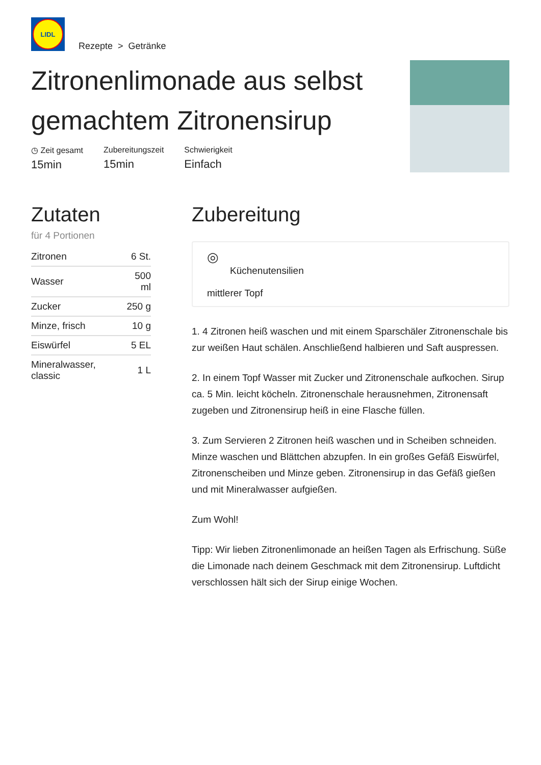LIDL
Rezepte > Getränke
Zitronenlimonade aus selbst gemachtem Zitronensirup
◷ Zeit gesamt
15min
Zubereitungszeit
15min
Schwierigkeit
Einfach
Zutaten
für 4 Portionen
| Zitronen | 6 St. |
| Wasser | 500 ml |
| Zucker | 250 g |
| Minze, frisch | 10 g |
| Eiswürfel | 5 EL |
| Mineralwasser, classic | 1 L |
Zubereitung
◎
Küchenutensilien
mittlerer Topf
1. 4 Zitronen heiß waschen und mit einem Sparschäler Zitronenschale bis zur weißen Haut schälen. Anschließend halbieren und Saft auspressen.
2. In einem Topf Wasser mit Zucker und Zitronenschale aufkochen. Sirup ca. 5 Min. leicht köcheln. Zitronenschale herausnehmen, Zitronensaft zugeben und Zitronensirup heiß in eine Flasche füllen.
3. Zum Servieren 2 Zitronen heiß waschen und in Scheiben schneiden. Minze waschen und Blättchen abzupfen. In ein großes Gefäß Eiswürfel, Zitronenscheiben und Minze geben. Zitronensirup in das Gefäß gießen und mit Mineralwasser aufgießen.
Zum Wohl!
Tipp: Wir lieben Zitronenlimonade an heißen Tagen als Erfrischung. Süße die Limonade nach deinem Geschmack mit dem Zitronensirup. Luftdicht verschlossen hält sich der Sirup einige Wochen.